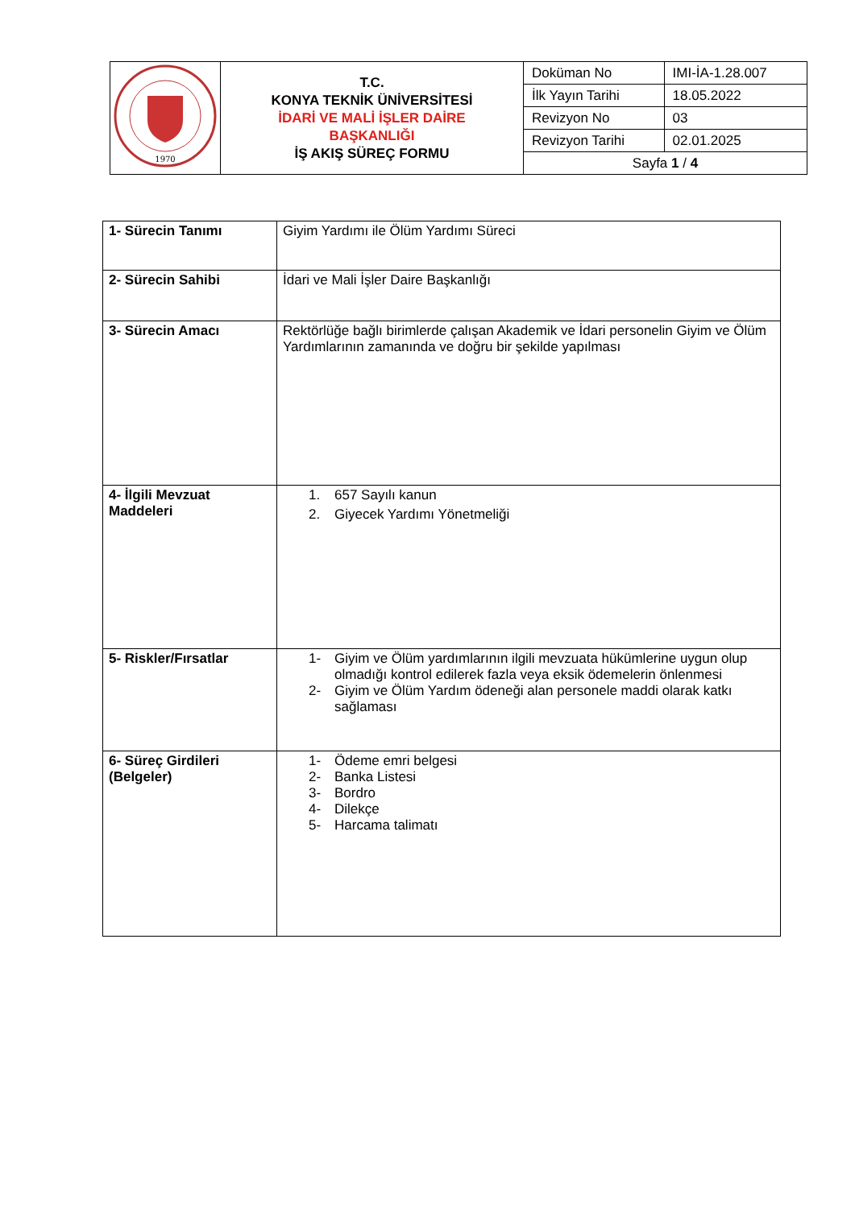| 1970 | T.C. KONYA TEKNİK ÜNİVERSİTESİ İDARİ VE MALİ İŞLER DAİRE BAŞKANLIĞI İŞ AKIŞ SÜREÇ FORMU | Doküman No | IMI-İA-1.28.007 |
| | | İlk Yayın Tarihi | 18.05.2022 |
| | | Revizyon No | 03 |
| | | Revizyon Tarihi | 02.01.2025 |
| | | Sayfa 1 / 4 | |
| 1- Sürecin Tanımı | Giyim Yardımı ile Ölüm Yardımı Süreci |
| 2- Sürecin Sahibi | İdari ve Mali İşler Daire Başkanlığı |
| 3- Sürecin Amacı | Rektörlüğe bağlı birimlerde çalışan Akademik ve İdari personelin Giyim ve Ölüm Yardımlarının zamanında ve doğru bir şekilde yapılması |
| 4- İlgili Mevzuat Maddeleri | 1. 657 Sayılı kanun 2. Giyecek Yardımı Yönetmeliği |
| 5- Riskler/Fırsatlar | 1- Giyim ve Ölüm yardımlarının ilgili mevzuata hükümlerine uygun olup olmadığı kontrol edilerek fazla veya eksik ödemelerin önlenmesi 2- Giyim ve Ölüm Yardım ödeneği alan personele maddi olarak katkı sağlaması |
| 6- Süreç Girdileri (Belgeler) | 1- Ödeme emri belgesi 2- Banka Listesi 3- Bordro 4- Dilekçe 5- Harcama talimatı |